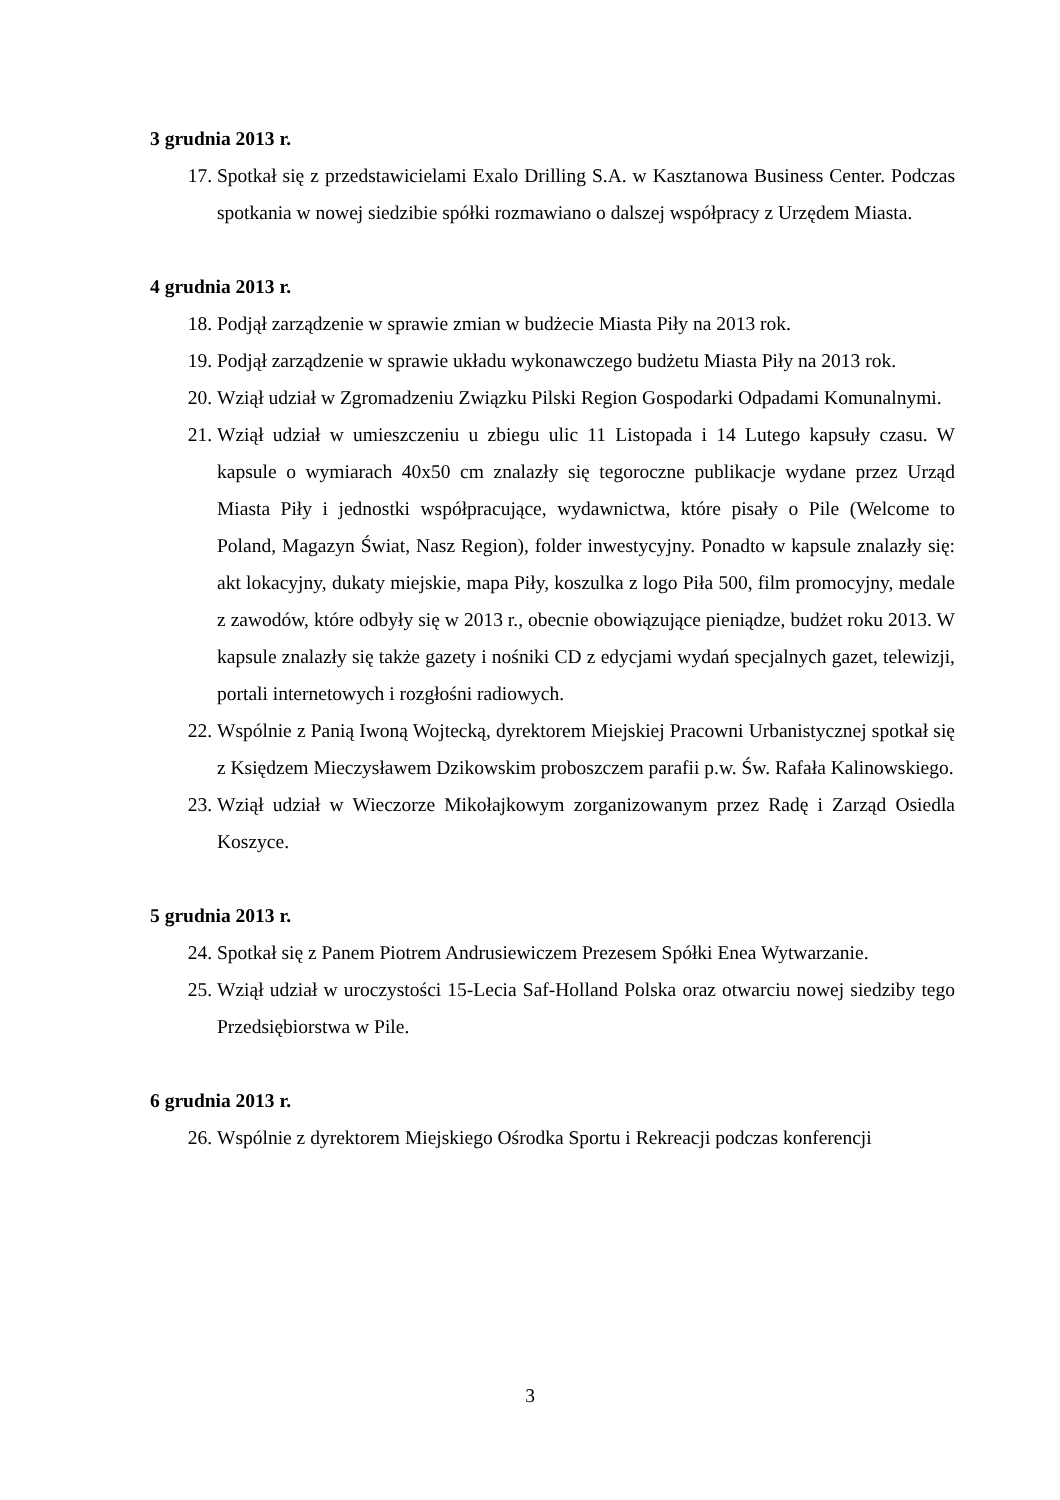3 grudnia 2013 r.
17. Spotkał się z przedstawicielami Exalo Drilling S.A. w Kasztanowa Business Center. Podczas spotkania w nowej siedzibie spółki rozmawiano o dalszej współpracy z Urzędem Miasta.
4 grudnia 2013 r.
18. Podjął zarządzenie w sprawie zmian w budżecie Miasta Piły na 2013 rok.
19. Podjął zarządzenie w sprawie układu wykonawczego budżetu Miasta Piły na 2013 rok.
20. Wziął udział w Zgromadzeniu Związku Pilski Region Gospodarki Odpadami Komunalnymi.
21. Wziął udział w umieszczeniu u zbiegu ulic 11 Listopada i 14 Lutego kapsuły czasu. W kapsule o wymiarach 40x50 cm znalazły się tegoroczne publikacje wydane przez Urząd Miasta Piły i jednostki współpracujące, wydawnictwa, które pisały o Pile (Welcome to Poland, Magazyn Świat, Nasz Region), folder inwestycyjny. Ponadto w kapsule znalazły się: akt lokacyjny, dukaty miejskie, mapa Piły, koszulka z logo Piła 500, film promocyjny, medale z zawodów, które odbyły się w 2013 r., obecnie obowiązujące pieniądze, budżet roku 2013. W kapsule znalazły się także gazety i nośniki CD z edycjami wydań specjalnych gazet, telewizji, portali internetowych i rozgłośni radiowych.
22. Wspólnie z Panią Iwoną Wojtecką, dyrektorem Miejskiej Pracowni Urbanistycznej spotkał się z Księdzem Mieczysławem Dzikowskim proboszczem parafii p.w. Św. Rafała Kalinowskiego.
23. Wziął udział w Wieczorze Mikołajkowym zorganizowanym przez Radę i Zarząd Osiedla Koszyce.
5 grudnia 2013 r.
24. Spotkał się z Panem Piotrem Andrusiewiczem Prezesem Spółki Enea Wytwarzanie.
25. Wziął udział w uroczystości 15-Lecia Saf-Holland Polska oraz otwarciu nowej siedziby tego Przedsiębiorstwa w Pile.
6 grudnia 2013 r.
26. Wspólnie z dyrektorem Miejskiego Ośrodka Sportu i Rekreacji podczas konferencji
3